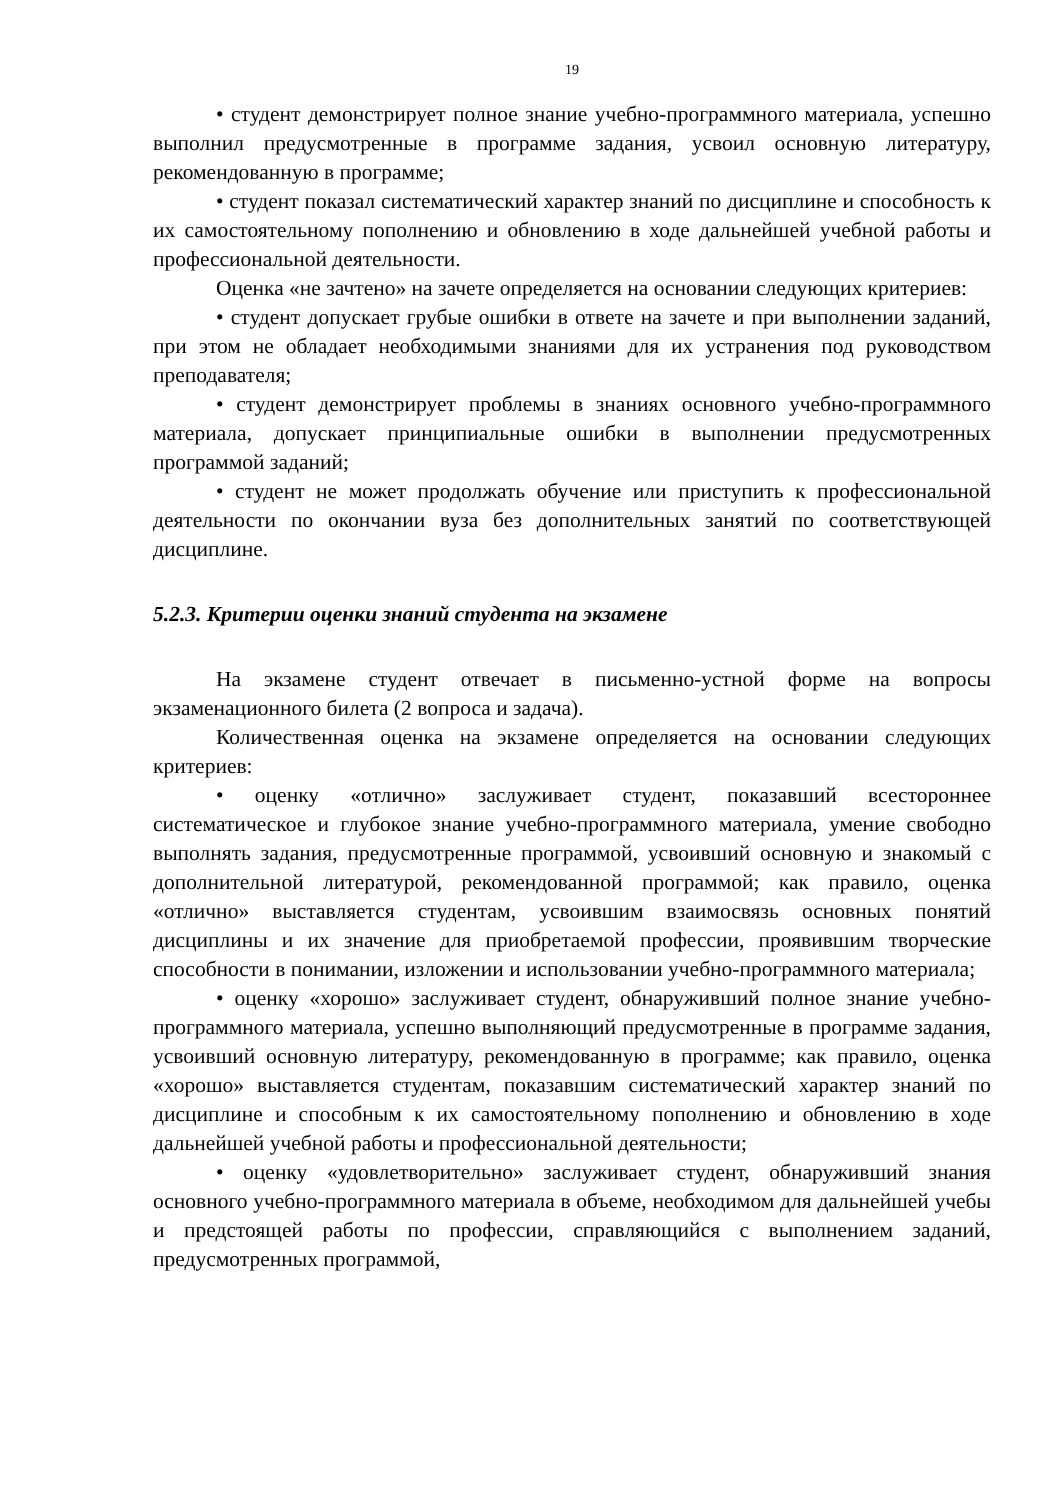19
• студент демонстрирует полное знание учебно-программного материала, успешно выполнил предусмотренные в программе задания, усвоил основную литературу, рекомендованную в программе;
• студент показал систематический характер знаний по дисциплине и способность к их самостоятельному пополнению и обновлению в ходе дальнейшей учебной работы и профессиональной деятельности.
Оценка «не зачтено» на зачете определяется на основании следующих критериев:
• студент допускает грубые ошибки в ответе на зачете и при выполнении заданий, при этом не обладает необходимыми знаниями для их устранения под руководством преподавателя;
• студент демонстрирует проблемы в знаниях основного учебно-программного материала, допускает принципиальные ошибки в выполнении предусмотренных программой заданий;
• студент не может продолжать обучение или приступить к профессиональной деятельности по окончании вуза без дополнительных занятий по соответствующей дисциплине.
5.2.3. Критерии оценки знаний студента на экзамене
На экзамене студент отвечает в письменно-устной форме на вопросы экзаменационного билета (2 вопроса и задача).
Количественная оценка на экзамене определяется на основании следующих критериев:
• оценку «отлично» заслуживает студент, показавший всестороннее систематическое и глубокое знание учебно-программного материала, умение свободно выполнять задания, предусмотренные программой, усвоивший основную и знакомый с дополнительной литературой, рекомендованной программой; как правило, оценка «отлично» выставляется студентам, усвоившим взаимосвязь основных понятий дисциплины и их значение для приобретаемой профессии, проявившим творческие способности в понимании, изложении и использовании учебно-программного материала;
• оценку «хорошо» заслуживает студент, обнаруживший полное знание учебно-программного материала, успешно выполняющий предусмотренные в программе задания, усвоивший основную литературу, рекомендованную в программе; как правило, оценка «хорошо» выставляется студентам, показавшим систематический характер знаний по дисциплине и способным к их самостоятельному пополнению и обновлению в ходе дальнейшей учебной работы и профессиональной деятельности;
• оценку «удовлетворительно» заслуживает студент, обнаруживший знания основного учебно-программного материала в объеме, необходимом для дальнейшей учебы и предстоящей работы по профессии, справляющийся с выполнением заданий, предусмотренных программой,